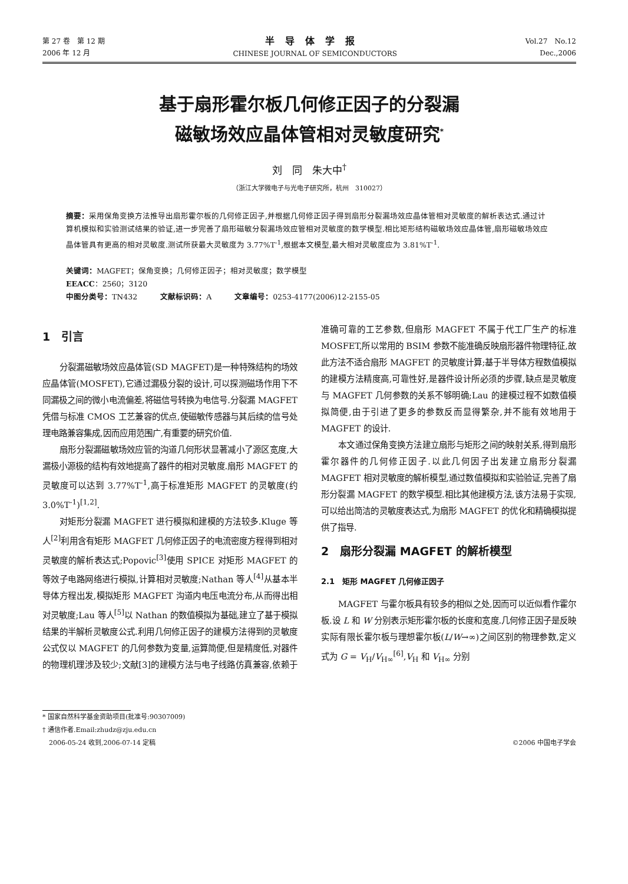第 27 卷　第 12 期
2006 年 12 月
半导体学报
CHINESE JOURNAL OF SEMICONDUCTORS
Vol.27　No.12
Dec.,2006
基于扇形霍尔板几何修正因子的分裂漏
磁敏场效应晶体管相对灵敏度研究<sup>*</sup>
刘　同　朱大中<sup>†</sup>
（浙江大学微电子与光电子研究所，杭州　310027）
摘要：采用保角变换方法推导出扇形霍尔板的几何修正因子,并根据几何修正因子得到扇形分裂漏场效应晶体管相对灵敏度的解析表达式.通过计算机模拟和实验测试结果的验证,进一步完善了扇形磁敏分裂漏场效应管相对灵敏度的数学模型.相比矩形结构磁敏场效应晶体管,扇形磁敏场效应晶体管具有更高的相对灵敏度.测试所获最大灵敏度为 3.77%T<sup>-1</sup>,根据本文模型,最大相对灵敏度应为 3.81%T<sup>-1</sup>.
关键词：MAGFET；保角变换；几何修正因子；相对灵敏度；数学模型
EEACC：2560；3120
中图分类号：TN432　　　文献标识码：A　　　文章编号：0253-4177(2006)12-2155-05
1　引言
分裂漏磁敏场效应晶体管(SD MAGFET)是一种特殊结构的场效应晶体管(MOSFET),它通过漏极分裂的设计,可以探测磁场作用下不同漏极之间的微小电流偏差,将磁信号转换为电信号.分裂漏 MAGFET 凭借与标准 CMOS 工艺兼容的优点,使磁敏传感器与其后续的信号处理电路兼容集成,因而应用范围广,有重要的研究价值.
扇形分裂漏磁敏场效应管的沟道几何形状显著减小了源区宽度,大漏极小源极的结构有效地提高了器件的相对灵敏度.扇形 MAGFET 的灵敏度可以达到 3.77%T<sup>-1</sup>,高于标准矩形 MAGFET 的灵敏度(约 3.0%T<sup>-1</sup>)<sup>[1,2]</sup>.
对矩形分裂漏 MAGFET 进行模拟和建模的方法较多.Kluge 等人<sup>[2]</sup>利用含有矩形 MAGFET 几何修正因子的电流密度方程得到相对灵敏度的解析表达式;Popovic<sup>[3]</sup>使用 SPICE 对矩形 MAGFET 的等效子电路网络进行模拟,计算相对灵敏度;Nathan 等人<sup>[4]</sup>从基本半导体方程出发,模拟矩形 MAGFET 沟道内电压电流分布,从而得出相对灵敏度;Lau 等人<sup>[5]</sup>以 Nathan 的数值模拟为基础,建立了基于模拟结果的半解析灵敏度公式.利用几何修正因子的建模方法得到的灵敏度公式仅以 MAGFET 的几何参数为变量,运算简便,但是精度低,对器件的物理机理涉及较少;文献[3]的建模方法与电子线路仿真兼容,依赖于准确可靠的工艺参数,但扇形 MAGFET 不属于代工厂生产的标准 MOSFET,所以常用的 BSIM 参数不能准确反映扇形器件物理特征,故此方法不适合扇形 MAGFET 的灵敏度计算;基于半导体方程数值模拟的建模方法精度高,可靠性好,是器件设计所必须的步骤,缺点是灵敏度与 MAGFET 几何参数的关系不够明确;Lau 的建模过程不如数值模拟简便,由于引进了更多的参数反而显得繁杂,并不能有效地用于 MAGFET 的设计.
本文通过保角变换方法建立扇形与矩形之间的映射关系,得到扇形霍尔器件的几何修正因子.以此几何因子出发建立扇形分裂漏 MAGFET 相对灵敏度的解析模型,通过数值模拟和实验验证,完善了扇形分裂漏 MAGFET 的数学模型.相比其他建模方法,该方法易于实现,可以给出简洁的灵敏度表达式,为扇形 MAGFET 的优化和精确模拟提供了指导.
2　扇形分裂漏 MAGFET 的解析模型
2.1　矩形 MAGFET 几何修正因子
MAGFET 与霍尔板具有较多的相似之处,因而可以近似看作霍尔板.设 L 和 W 分别表示矩形霍尔板的长度和宽度.几何修正因子是反映实际有限长霍尔板与理想霍尔板(L/W→∞)之间区别的物理参数,定义式为 G = V<sub>H</sub>/V<sub>H∞</sub><sup>[6]</sup>,V<sub>H</sub> 和 V<sub>H∞</sub> 分别
* 国家自然科学基金资助项目(批准号:90307009)
† 通信作者.Email:zhudz@zju.edu.cn
　2006-05-24 收到,2006-07-14 定稿 ©2006 中国电子学会